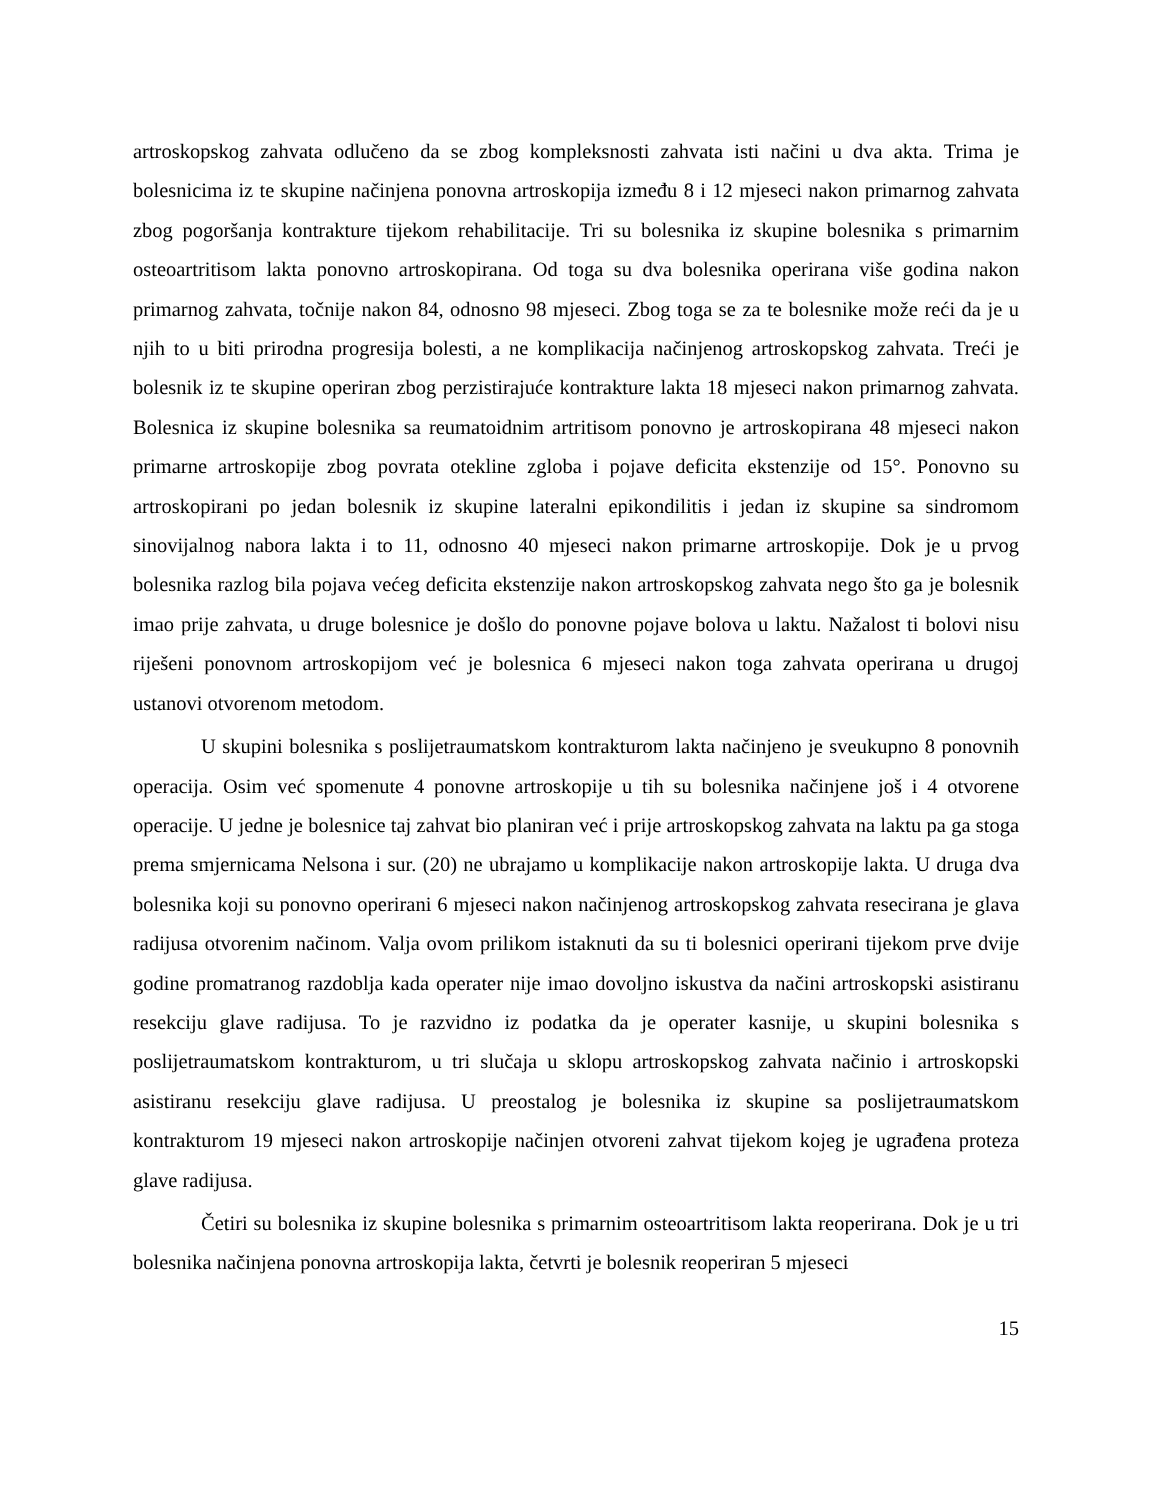artroskopskog zahvata odlučeno da se zbog kompleksnosti zahvata isti načini u dva akta. Trima je bolesnicima iz te skupine načinjena ponovna artroskopija između 8 i 12 mjeseci nakon primarnog zahvata zbog pogoršanja kontrakture tijekom rehabilitacije. Tri su bolesnika iz skupine bolesnika s primarnim osteoartritisom lakta ponovno artroskopirana. Od toga su dva bolesnika operirana više godina nakon primarnog zahvata, točnije nakon 84, odnosno 98 mjeseci. Zbog toga se za te bolesnike može reći da je u njih to u biti prirodna progresija bolesti, a ne komplikacija načinjenog artroskopskog zahvata. Treći je bolesnik iz te skupine operiran zbog perzistirajuće kontrakture lakta 18 mjeseci nakon primarnog zahvata. Bolesnica iz skupine bolesnika sa reumatoidnim artritisom ponovno je artroskopirana 48 mjeseci nakon primarne artroskopije zbog povrata otekline zgloba i pojave deficita ekstenzije od 15°. Ponovno su artroskopirani po jedan bolesnik iz skupine lateralni epikondilitis i jedan iz skupine sa sindromom sinovijalnog nabora lakta i to 11, odnosno 40 mjeseci nakon primarne artroskopije. Dok je u prvog bolesnika razlog bila pojava većeg deficita ekstenzije nakon artroskopskog zahvata nego što ga je bolesnik imao prije zahvata, u druge bolesnice je došlo do ponovne pojave bolova u laktu. Nažalost ti bolovi nisu riješeni ponovnom artroskopijom već je bolesnica 6 mjeseci nakon toga zahvata operirana u drugoj ustanovi otvorenom metodom.
U skupini bolesnika s poslijetraumatskom kontrakturom lakta načinjeno je sveukupno 8 ponovnih operacija. Osim već spomenute 4 ponovne artroskopije u tih su bolesnika načinjene još i 4 otvorene operacije. U jedne je bolesnice taj zahvat bio planiran već i prije artroskopskog zahvata na laktu pa ga stoga prema smjernicama Nelsona i sur. (20) ne ubrajamo u komplikacije nakon artroskopije lakta. U druga dva bolesnika koji su ponovno operirani 6 mjeseci nakon načinjenog artroskopskog zahvata resecirana je glava radijusa otvorenim načinom. Valja ovom prilikom istaknuti da su ti bolesnici operirani tijekom prve dvije godine promatranog razdoblja kada operater nije imao dovoljno iskustva da načini artroskopski asistiranu resekciju glave radijusa. To je razvidno iz podatka da je operater kasnije, u skupini bolesnika s poslijetraumatskom kontrakturom, u tri slučaja u sklopu artroskopskog zahvata načinio i artroskopski asistiranu resekciju glave radijusa. U preostalog je bolesnika iz skupine sa poslijetraumatskom kontrakturom 19 mjeseci nakon artroskopije načinjen otvoreni zahvat tijekom kojeg je ugrađena proteza glave radijusa.
Četiri su bolesnika iz skupine bolesnika s primarnim osteoartritisom lakta reoperirana. Dok je u tri bolesnika načinjena ponovna artroskopija lakta, četvrti je bolesnik reoperiran 5 mjeseci
15